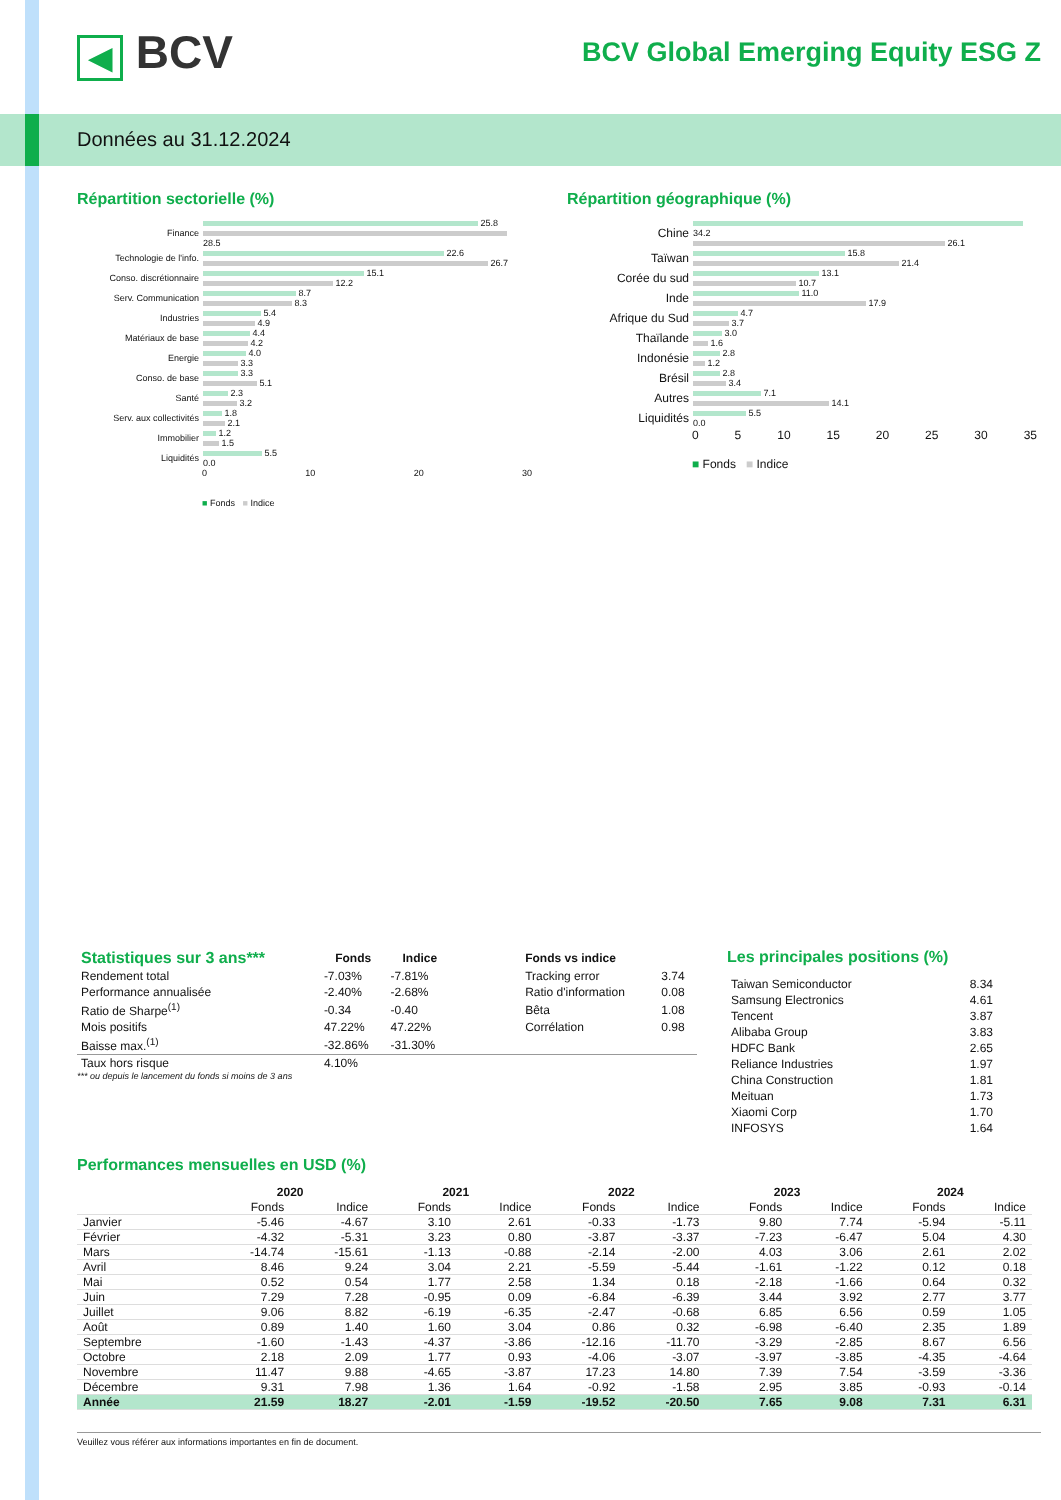◀ BCV
BCV Global Emerging Equity ESG Z
Données au 31.12.2024
Répartition sectorielle (%)
| Finance | 25.8 28.5 |
| Technologie de l'info. | 22.6 26.7 |
| Conso. discrétionnaire | 15.1 12.2 |
| Serv. Communication | 8.7 8.3 |
| Industries | 5.4 4.9 |
| Matériaux de base | 4.4 4.2 |
| Energie | 4.0 3.3 |
| Conso. de base | 3.3 5.1 |
| Santé | 2.3 3.2 |
| Serv. aux collectivités | 1.8 2.1 |
| Immobilier | 1.2 1.5 |
| Liquidités | 5.5 0.0 |
0 10 20 30
■ Fonds ■ Indice
Répartition géographique (%)
| Chine | 34.2 26.1 |
| Taïwan | 15.8 21.4 |
| Corée du sud | 13.1 10.7 |
| Inde | 11.0 17.9 |
| Afrique du Sud | 4.7 3.7 |
| Thaïlande | 3.0 1.6 |
| Indonésie | 2.8 1.2 |
| Brésil | 2.8 3.4 |
| Autres | 7.1 14.1 |
| Liquidités | 5.5 0.0 |
0 5 10 15 20 25 30 35
■ Fonds ■ Indice
| Statistiques sur 3 ans*** | Fonds | Indice | | Fonds vs indice | |
| --- | --- | --- | --- | --- | --- |
| Rendement total | -7.03% | -7.81% | | Tracking error | 3.74 |
| Performance annualisée | -2.40% | -2.68% | | Ratio d'information | 0.08 |
| Ratio de Sharpe<sup>(1)</sup> | -0.34 | -0.40 | | Bêta | 1.08 |
| Mois positifs | 47.22% | 47.22% | | Corrélation | 0.98 |
| Baisse max.<sup>(1)</sup> | -32.86% | -31.30% | | | |
| Taux hors risque | 4.10% | | | | |
*** ou depuis le lancement du fonds si moins de 3 ans
Les principales positions (%)
| Taiwan Semiconductor | 8.34 |
| Samsung Electronics | 4.61 |
| Tencent | 3.87 |
| Alibaba Group | 3.83 |
| HDFC Bank | 2.65 |
| Reliance Industries | 1.97 |
| China Construction | 1.81 |
| Meituan | 1.73 |
| Xiaomi Corp | 1.70 |
| INFOSYS | 1.64 |
Performances mensuelles en USD (%)
| | 2020 | | 2021 | | 2022 | | 2023 | | 2024 | |
| --- | --- | --- | --- | --- | --- | --- | --- | --- | --- | --- |
| | Fonds | Indice | Fonds | Indice | Fonds | Indice | Fonds | Indice | Fonds | Indice |
| Janvier | -5.46 | -4.67 | 3.10 | 2.61 | -0.33 | -1.73 | 9.80 | 7.74 | -5.94 | -5.11 |
| Février | -4.32 | -5.31 | 3.23 | 0.80 | -3.87 | -3.37 | -7.23 | -6.47 | 5.04 | 4.30 |
| Mars | -14.74 | -15.61 | -1.13 | -0.88 | -2.14 | -2.00 | 4.03 | 3.06 | 2.61 | 2.02 |
| Avril | 8.46 | 9.24 | 3.04 | 2.21 | -5.59 | -5.44 | -1.61 | -1.22 | 0.12 | 0.18 |
| Mai | 0.52 | 0.54 | 1.77 | 2.58 | 1.34 | 0.18 | -2.18 | -1.66 | 0.64 | 0.32 |
| Juin | 7.29 | 7.28 | -0.95 | 0.09 | -6.84 | -6.39 | 3.44 | 3.92 | 2.77 | 3.77 |
| Juillet | 9.06 | 8.82 | -6.19 | -6.35 | -2.47 | -0.68 | 6.85 | 6.56 | 0.59 | 1.05 |
| Août | 0.89 | 1.40 | 1.60 | 3.04 | 0.86 | 0.32 | -6.98 | -6.40 | 2.35 | 1.89 |
| Septembre | -1.60 | -1.43 | -4.37 | -3.86 | -12.16 | -11.70 | -3.29 | -2.85 | 8.67 | 6.56 |
| Octobre | 2.18 | 2.09 | 1.77 | 0.93 | -4.06 | -3.07 | -3.97 | -3.85 | -4.35 | -4.64 |
| Novembre | 11.47 | 9.88 | -4.65 | -3.87 | 17.23 | 14.80 | 7.39 | 7.54 | -3.59 | -3.36 |
| Décembre | 9.31 | 7.98 | 1.36 | 1.64 | -0.92 | -1.58 | 2.95 | 3.85 | -0.93 | -0.14 |
| Année | 21.59 | 18.27 | -2.01 | -1.59 | -19.52 | -20.50 | 7.65 | 9.08 | 7.31 | 6.31 |
Veuillez vous référer aux informations importantes en fin de document.